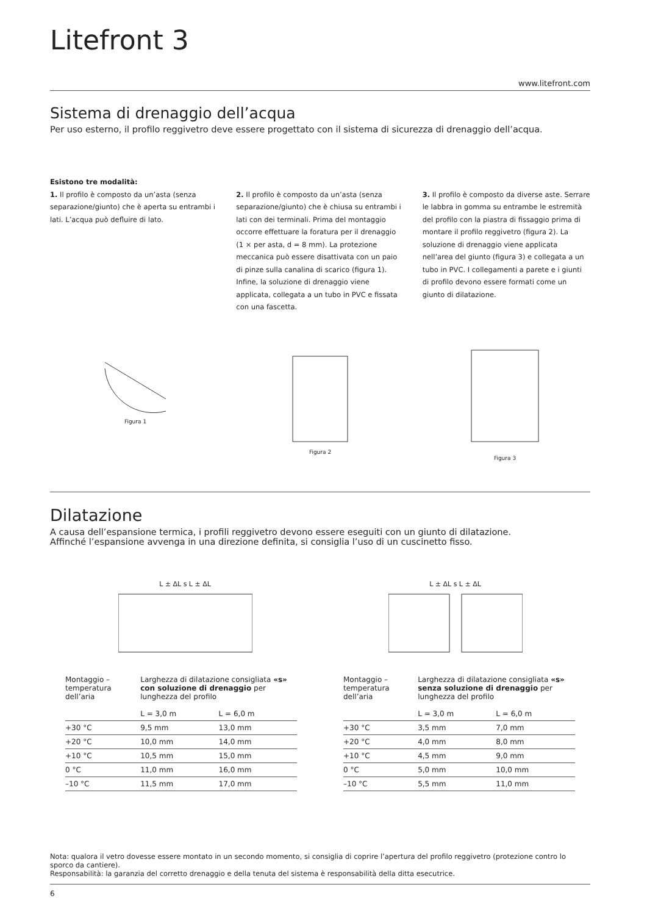Litefront 3
www.litefront.com
Sistema di drenaggio dell’acqua
Per uso esterno, il profilo reggivetro deve essere progettato con il sistema di sicurezza di drenaggio dell’acqua.
Esistono tre modalità:
1. Il profilo è composto da un’asta (senza separazione/giunto) che è aperta su entrambi i lati. L’acqua può defluire di lato.
2. Il profilo è composto da un’asta (senza separazione/giunto) che è chiusa su entrambi i lati con dei terminali. Prima del montaggio occorre effettuare la foratura per il drenaggio (1 × per asta, d = 8 mm). La protezione meccanica può essere disattivata con un paio di pinze sulla canalina di scarico (figura 1). Infine, la soluzione di drenaggio viene applicata, collegata a un tubo in PVC e fissata con una fascetta.
3. Il profilo è composto da diverse aste. Serrare le labbra in gomma su entrambe le estremità del profilo con la piastra di fissaggio prima di montare il profilo reggivetro (figura 2). La soluzione di drenaggio viene applicata nell’area del giunto (figura 3) e collegata a un tubo in PVC. I collegamenti a parete e i giunti di profilo devono essere formati come un giunto di dilatazione.
Figura 1
Figura 2
Figura 3
Dilatazione
A causa dell’espansione termica, i profili reggivetro devono essere eseguiti con un giunto di dilatazione.
Affinché l’espansione avvenga in una direzione definita, si consiglia l’uso di un cuscinetto fisso.
L ± ΔL s L ± ΔL
L ± ΔL s L ± ΔL
| Montaggio – temperatura dell’aria | Larghezza di dilatazione consigliata «s» con soluzione di drenaggio per lunghezza del profilo | |
| --- | --- | --- |
| | L = 3,0 m | L = 6,0 m |
| +30 °C | 9,5 mm | 13,0 mm |
| +20 °C | 10,0 mm | 14,0 mm |
| +10 °C | 10,5 mm | 15,0 mm |
| 0 °C | 11,0 mm | 16,0 mm |
| –10 °C | 11,5 mm | 17,0 mm |
| Montaggio – temperatura dell’aria | Larghezza di dilatazione consigliata «s» senza soluzione di drenaggio per lunghezza del profilo | |
| --- | --- | --- |
| | L = 3,0 m | L = 6,0 m |
| +30 °C | 3,5 mm | 7,0 mm |
| +20 °C | 4,0 mm | 8,0 mm |
| +10 °C | 4,5 mm | 9,0 mm |
| 0 °C | 5,0 mm | 10,0 mm |
| –10 °C | 5,5 mm | 11,0 mm |
Nota: qualora il vetro dovesse essere montato in un secondo momento, si consiglia di coprire l’apertura del profilo reggivetro (protezione contro lo sporco da cantiere).
Responsabilità: la garanzia del corretto drenaggio e della tenuta del sistema è responsabilità della ditta esecutrice.
6